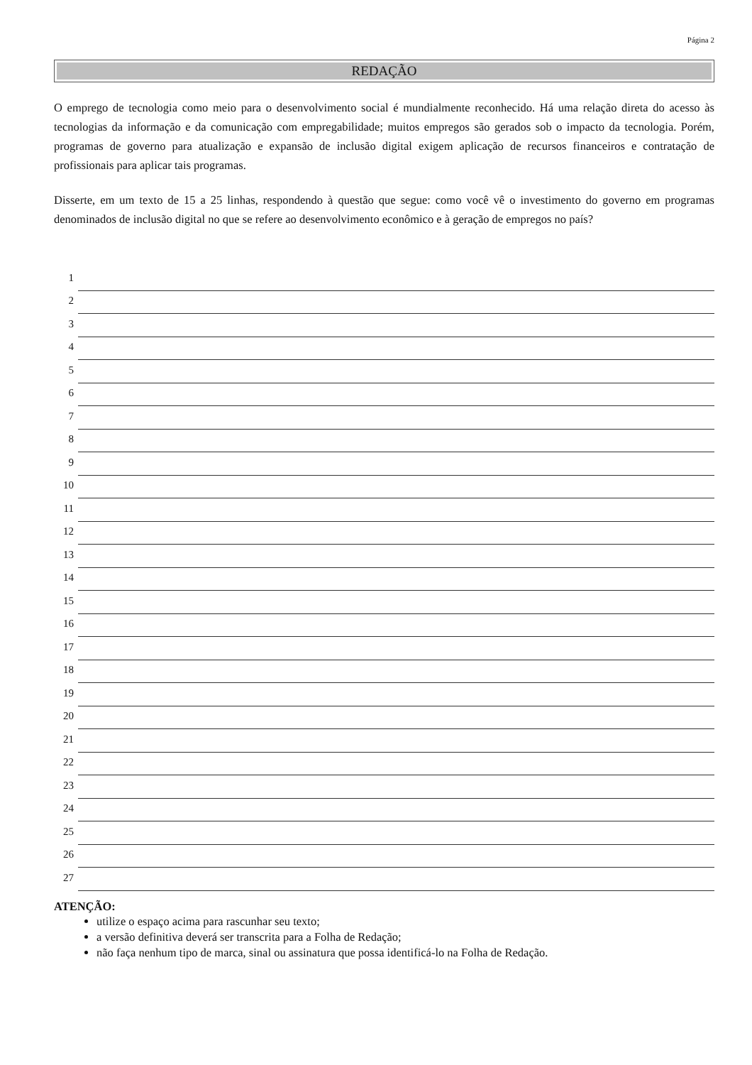Página 2
REDAÇÃO
O emprego de tecnologia como meio para o desenvolvimento social é mundialmente reconhecido. Há uma relação direta do acesso às tecnologias da informação e da comunicação com empregabilidade; muitos empregos são gerados sob o impacto da tecnologia. Porém, programas de governo para atualização e expansão de inclusão digital exigem aplicação de recursos financeiros e contratação de profissionais para aplicar tais programas.
Disserte, em um texto de 15 a 25 linhas, respondendo à questão que segue: como você vê o investimento do governo em programas denominados de inclusão digital no que se refere ao desenvolvimento econômico e à geração de empregos no país?
1
2
3
4
5
6
7
8
9
10
11
12
13
14
15
16
17
18
19
20
21
22
23
24
25
26
27
ATENÇÃO:
utilize o espaço acima para rascunhar seu texto;
a versão definitiva deverá ser transcrita para a Folha de Redação;
não faça nenhum tipo de marca, sinal ou assinatura que possa identificá-lo na Folha de Redação.